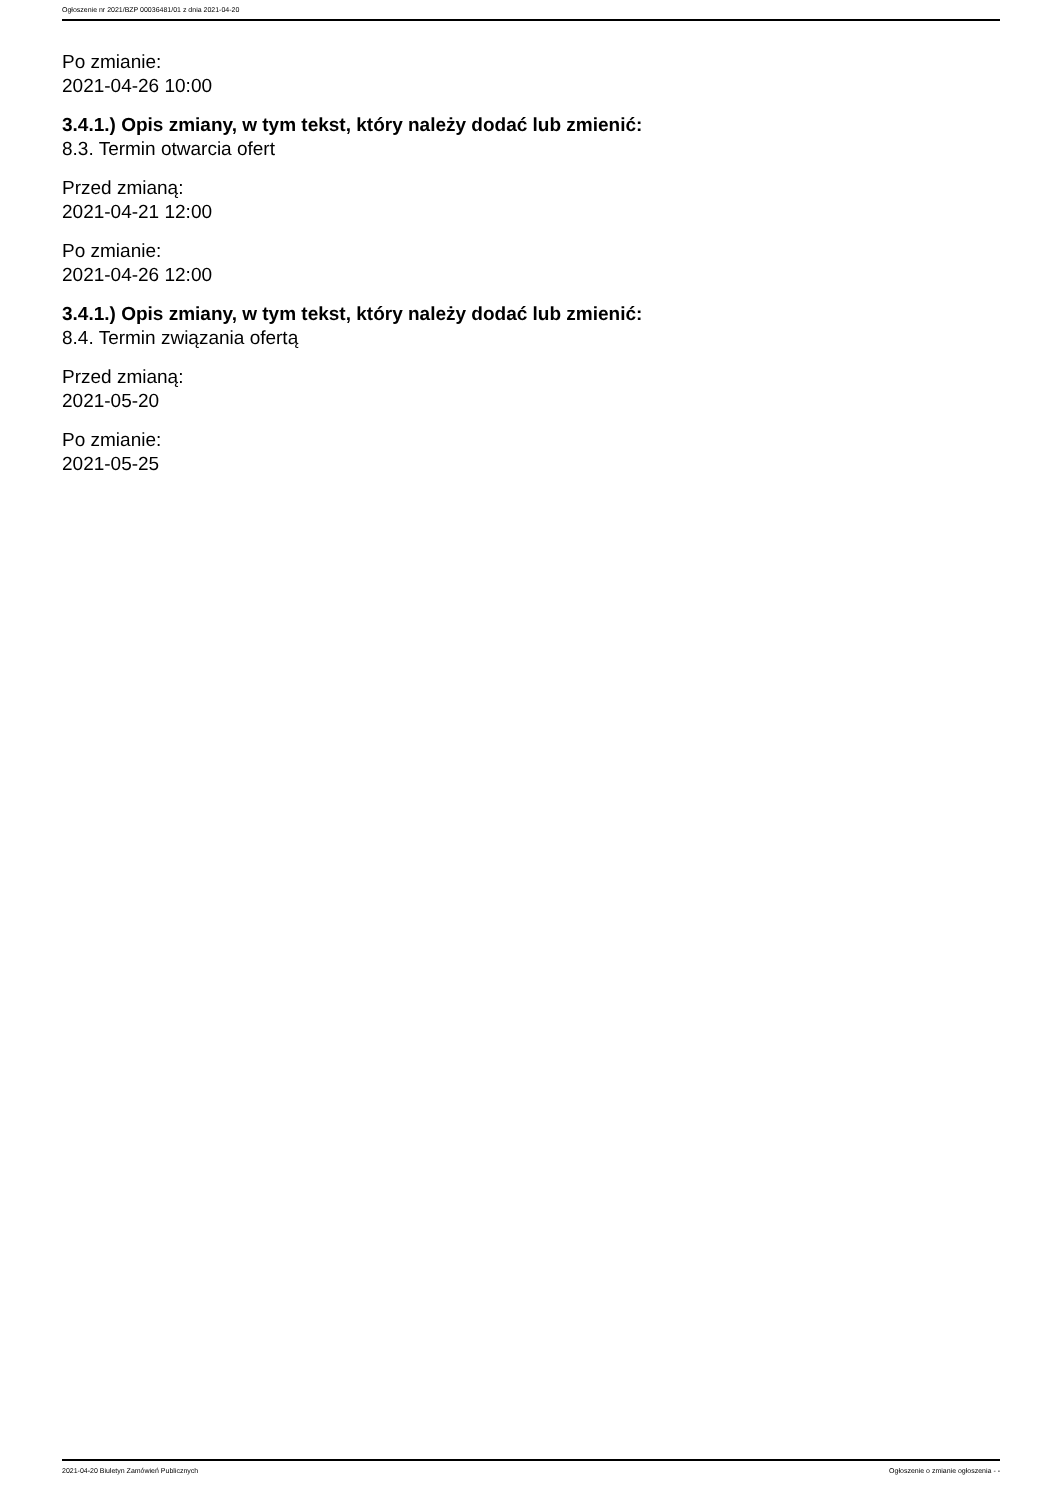Ogłoszenie nr 2021/BZP 00036481/01 z dnia 2021-04-20
Po zmianie:
2021-04-26 10:00
3.4.1.) Opis zmiany, w tym tekst, który należy dodać lub zmienić:
8.3. Termin otwarcia ofert
Przed zmianą:
2021-04-21 12:00
Po zmianie:
2021-04-26 12:00
3.4.1.) Opis zmiany, w tym tekst, który należy dodać lub zmienić:
8.4. Termin związania ofertą
Przed zmianą:
2021-05-20
Po zmianie:
2021-05-25
2021-04-20 Biuletyn Zamówień Publicznych Ogłoszenie o zmianie ogłoszenia - -